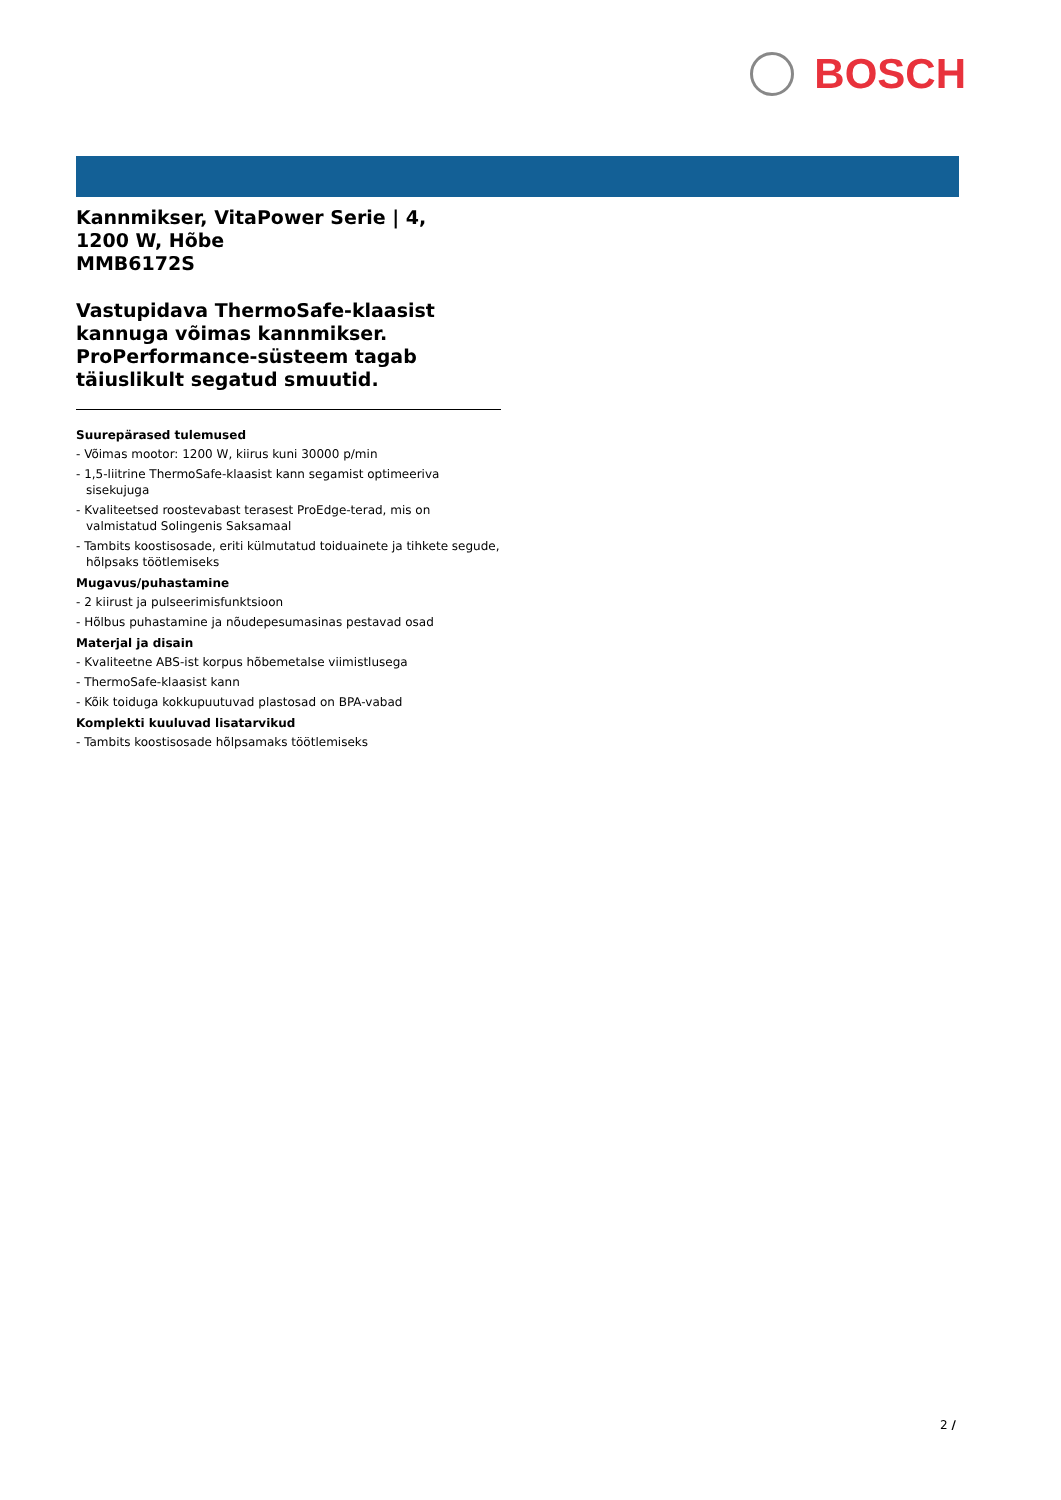BOSCH
Kannmikser, VitaPower Serie | 4,
1200 W, Hõbe
MMB6172S
Vastupidava ThermoSafe-klaasist kannuga võimas kannmikser.
ProPerformance-süsteem tagab täiuslikult segatud smuutid.
Suurepärased tulemused
- Võimas mootor: 1200 W, kiirus kuni 30000 p/min
- 1,5-liitrine ThermoSafe-klaasist kann segamist optimeeriva sisekujuga
- Kvaliteetsed roostevabast terasest ProEdge-terad, mis on valmistatud Solingenis Saksamaal
- Tambits koostisosade, eriti külmutatud toiduainete ja tihkete segude, hõlpsaks töötlemiseks
Mugavus/puhastamine
- 2 kiirust ja pulseerimisfunktsioon
- Hõlbus puhastamine ja nõudepesumasinas pestavad osad
Materjal ja disain
- Kvaliteetne ABS-ist korpus hõbemetalse viimistlusega
- ThermoSafe-klaasist kann
- Kõik toiduga kokkupuutuvad plastosad on BPA-vabad
Komplekti kuuluvad lisatarvikud
- Tambits koostisosade hõlpsamaks töötlemiseks
2 /